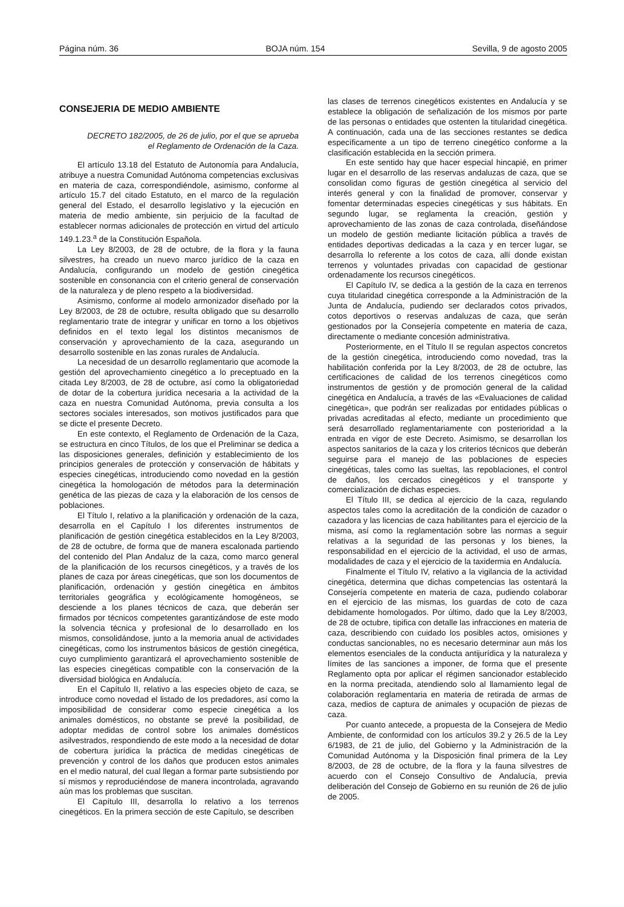Página núm. 36 BOJA núm. 154 Sevilla, 9 de agosto 2005
CONSEJERIA DE MEDIO AMBIENTE
DECRETO 182/2005, de 26 de julio, por el que se aprueba el Reglamento de Ordenación de la Caza.
El artículo 13.18 del Estatuto de Autonomía para Andalucía, atribuye a nuestra Comunidad Autónoma competencias exclusivas en materia de caza, correspondiéndole, asimismo, conforme al artículo 15.7 del citado Estatuto, en el marco de la regulación general del Estado, el desarrollo legislativo y la ejecución en materia de medio ambiente, sin perjuicio de la facultad de establecer normas adicionales de protección en virtud del artículo 149.1.23.<sup>a</sup> de la Constitución Española.
La Ley 8/2003, de 28 de octubre, de la flora y la fauna silvestres, ha creado un nuevo marco jurídico de la caza en Andalucía, configurando un modelo de gestión cinegética sostenible en consonancia con el criterio general de conservación de la naturaleza y de pleno respeto a la biodiversidad.
Asimismo, conforme al modelo armonizador diseñado por la Ley 8/2003, de 28 de octubre, resulta obligado que su desarrollo reglamentario trate de integrar y unificar en torno a los objetivos definidos en el texto legal los distintos mecanismos de conservación y aprovechamiento de la caza, asegurando un desarrollo sostenible en las zonas rurales de Andalucía.
La necesidad de un desarrollo reglamentario que acomode la gestión del aprovechamiento cinegético a lo preceptuado en la citada Ley 8/2003, de 28 de octubre, así como la obligatoriedad de dotar de la cobertura jurídica necesaria a la actividad de la caza en nuestra Comunidad Autónoma, previa consulta a los sectores sociales interesados, son motivos justificados para que se dicte el presente Decreto.
En este contexto, el Reglamento de Ordenación de la Caza, se estructura en cinco Títulos, de los que el Preliminar se dedica a las disposiciones generales, definición y establecimiento de los principios generales de protección y conservación de hábitats y especies cinegéticas, introduciendo como novedad en la gestión cinegética la homologación de métodos para la determinación genética de las piezas de caza y la elaboración de los censos de poblaciones.
El Título I, relativo a la planificación y ordenación de la caza, desarrolla en el Capítulo I los diferentes instrumentos de planificación de gestión cinegética establecidos en la Ley 8/2003, de 28 de octubre, de forma que de manera escalonada partiendo del contenido del Plan Andaluz de la caza, como marco general de la planificación de los recursos cinegéticos, y a través de los planes de caza por áreas cinegéticas, que son los documentos de planificación, ordenación y gestión cinegética en ámbitos territoriales geográfica y ecológicamente homogéneos, se desciende a los planes técnicos de caza, que deberán ser firmados por técnicos competentes garantizándose de este modo la solvencia técnica y profesional de lo desarrollado en los mismos, consolidándose, junto a la memoria anual de actividades cinegéticas, como los instrumentos básicos de gestión cinegética, cuyo cumplimiento garantizará el aprovechamiento sostenible de las especies cinegéticas compatible con la conservación de la diversidad biológica en Andalucía.
En el Capítulo II, relativo a las especies objeto de caza, se introduce como novedad el listado de los predadores, así como la imposibilidad de considerar como especie cinegética a los animales domésticos, no obstante se prevé la posibilidad, de adoptar medidas de control sobre los animales domésticos asilvestrados, respondiendo de este modo a la necesidad de dotar de cobertura jurídica la práctica de medidas cinegéticas de prevención y control de los daños que producen estos animales en el medio natural, del cual llegan a formar parte subsistiendo por sí mismos y reproduciéndose de manera incontrolada, agravando aún mas los problemas que suscitan.
El Capítulo III, desarrolla lo relativo a los terrenos cinegéticos. En la primera sección de este Capítulo, se describen
las clases de terrenos cinegéticos existentes en Andalucía y se establece la obligación de señalización de los mismos por parte de las personas o entidades que ostenten la titularidad cinegética. A continuación, cada una de las secciones restantes se dedica específicamente a un tipo de terreno cinegético conforme a la clasificación establecida en la sección primera.
En este sentido hay que hacer especial hincapié, en primer lugar en el desarrollo de las reservas andaluzas de caza, que se consolidan como figuras de gestión cinegética al servicio del interés general y con la finalidad de promover, conservar y fomentar determinadas especies cinegéticas y sus hábitats. En segundo lugar, se reglamenta la creación, gestión y aprovechamiento de las zonas de caza controlada, diseñándose un modelo de gestión mediante licitación pública a través de entidades deportivas dedicadas a la caza y en tercer lugar, se desarrolla lo referente a los cotos de caza, allí donde existan terrenos y voluntades privadas con capacidad de gestionar ordenadamente los recursos cinegéticos.
El Capítulo IV, se dedica a la gestión de la caza en terrenos cuya titularidad cinegética corresponde a la Administración de la Junta de Andalucía, pudiendo ser declarados cotos privados, cotos deportivos o reservas andaluzas de caza, que serán gestionados por la Consejería competente en materia de caza, directamente o mediante concesión administrativa.
Posteriormente, en el Título II se regulan aspectos concretos de la gestión cinegética, introduciendo como novedad, tras la habilitación conferida por la Ley 8/2003, de 28 de octubre, las certificaciones de calidad de los terrenos cinegéticos como instrumentos de gestión y de promoción general de la calidad cinegética en Andalucía, a través de las «Evaluaciones de calidad cinegética», que podrán ser realizadas por entidades públicas o privadas acreditadas al efecto, mediante un procedimiento que será desarrollado reglamentariamente con posterioridad a la entrada en vigor de este Decreto. Asimismo, se desarrollan los aspectos sanitarios de la caza y los criterios técnicos que deberán seguirse para el manejo de las poblaciones de especies cinegéticas, tales como las sueltas, las repoblaciones, el control de daños, los cercados cinegéticos y el transporte y comercialización de dichas especies.
El Título III, se dedica al ejercicio de la caza, regulando aspectos tales como la acreditación de la condición de cazador o cazadora y las licencias de caza habilitantes para el ejercicio de la misma, así como la reglamentación sobre las normas a seguir relativas a la seguridad de las personas y los bienes, la responsabilidad en el ejercicio de la actividad, el uso de armas, modalidades de caza y el ejercicio de la taxidermia en Andalucía.
Finalmente el Título IV, relativo a la vigilancia de la actividad cinegética, determina que dichas competencias las ostentará la Consejería competente en materia de caza, pudiendo colaborar en el ejercicio de las mismas, los guardas de coto de caza debidamente homologados. Por último, dado que la Ley 8/2003, de 28 de octubre, tipifica con detalle las infracciones en materia de caza, describiendo con cuidado los posibles actos, omisiones y conductas sancionables, no es necesario determinar aun más los elementos esenciales de la conducta antijurídica y la naturaleza y límites de las sanciones a imponer, de forma que el presente Reglamento opta por aplicar el régimen sancionador establecido en la norma precitada, atendiendo solo al llamamiento legal de colaboración reglamentaria en materia de retirada de armas de caza, medios de captura de animales y ocupación de piezas de caza.
Por cuanto antecede, a propuesta de la Consejera de Medio Ambiente, de conformidad con los artículos 39.2 y 26.5 de la Ley 6/1983, de 21 de julio, del Gobierno y la Administración de la Comunidad Autónoma y la Disposición final primera de la Ley 8/2003, de 28 de octubre, de la flora y la fauna silvestres de acuerdo con el Consejo Consultivo de Andalucía, previa deliberación del Consejo de Gobierno en su reunión de 26 de julio de 2005.